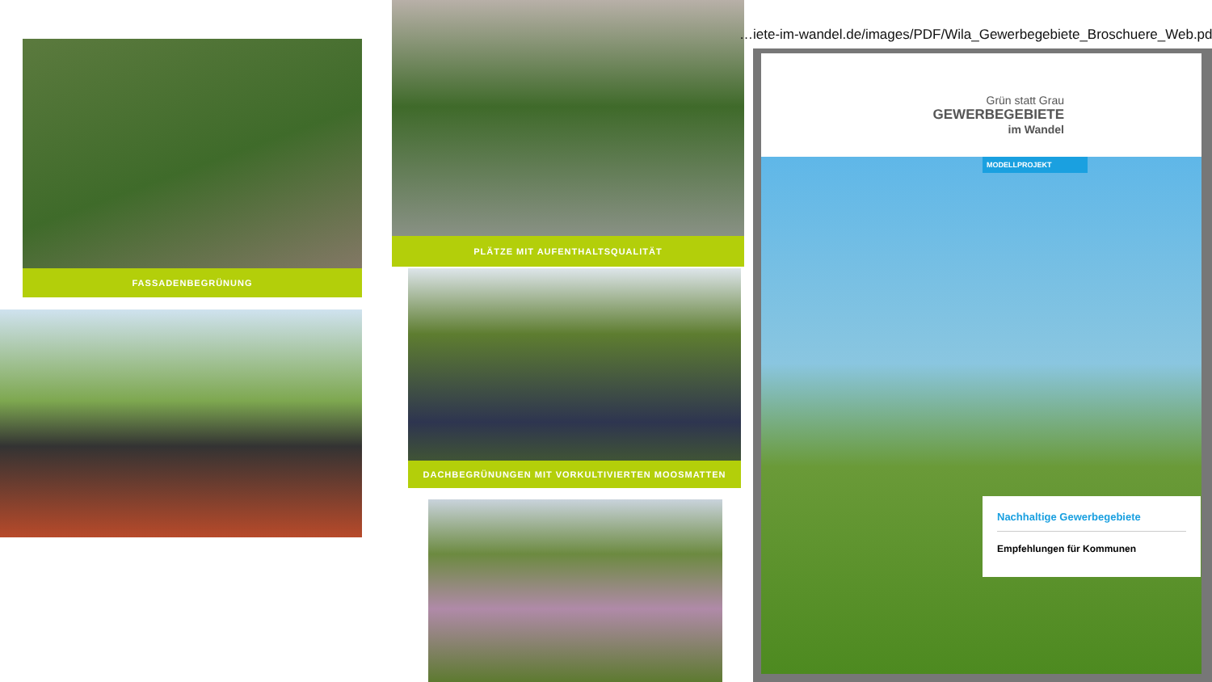FASSADENBEGRÜNUNG
PLÄTZE MIT AUFENTHALTSQUALITÄT
DACHBEGRÜNUNGEN MIT VORKULTIVIERTEN MOOSMATTEN
…iete-im-wandel.de/images/PDF/Wila_Gewerbegebiete_Broschuere_Web.pd
Grün statt Grau
GEWERBEGEBIETE
im Wandel
MODELLPROJEKT
Nachhaltige Gewerbegebiete
Empfehlungen für Kommunen